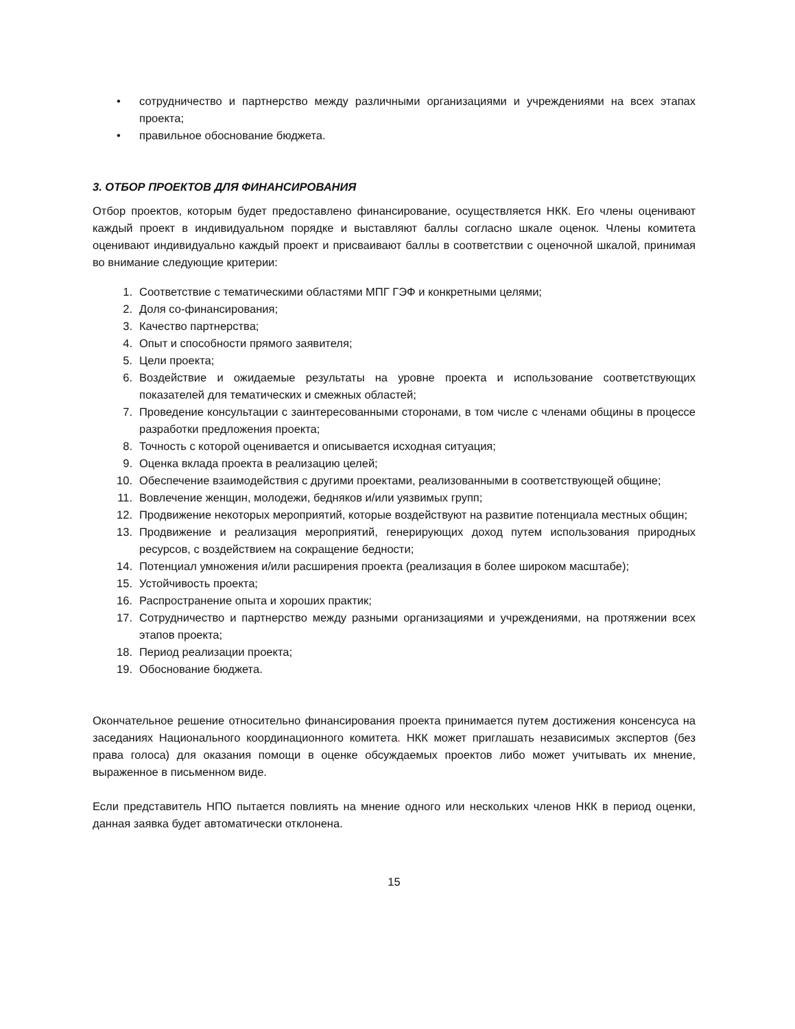• сотрудничество и партнерство между различными организациями и учреждениями на всех этапах проекта;
• правильное обоснование бюджета.
3. ОТБОР ПРОЕКТОВ ДЛЯ ФИНАНСИРОВАНИЯ
Отбор проектов, которым будет предоставлено финансирование, осуществляется НКК. Его члены оценивают каждый проект в индивидуальном порядке и выставляют баллы согласно шкале оценок. Члены комитета оценивают индивидуально каждый проект и присваивают баллы в соответствии с оценочной шкалой, принимая во внимание следующие критерии:
1. Соответствие с тематическими областями МПГ ГЭФ и конкретными целями;
2. Доля со-финансирования;
3. Качество партнерства;
4. Опыт и способности прямого заявителя;
5. Цели проекта;
6. Воздействие и ожидаемые результаты на уровне проекта и использование соответствующих показателей для тематических и смежных областей;
7. Проведение консультации с заинтересованными сторонами, в том числе с членами общины в процессе разработки предложения проекта;
8. Точность с которой оценивается и описывается исходная ситуация;
9. Оценка вклада проекта в реализацию целей;
10. Обеспечение взаимодействия с другими проектами, реализованными в соответствующей общине;
11. Вовлечение женщин, молодежи, бедняков и/или уязвимых групп;
12. Продвижение некоторых мероприятий, которые воздействуют на развитие потенциала местных общин;
13. Продвижение и реализация мероприятий, генерирующих доход путем использования природных ресурсов, с воздействием на сокращение бедности;
14. Потенциал умножения и/или расширения проекта (реализация в более широком масштабе);
15. Устойчивость проекта;
16. Распространение опыта и хороших практик;
17. Сотрудничество и партнерство между разными организациями и учреждениями, на протяжении всех этапов проекта;
18. Период реализации проекта;
19. Обоснование бюджета.
Окончательное решение относительно финансирования проекта принимается путем достижения консенсуса на заседаниях Национального координационного комитета. НКК может приглашать независимых экспертов (без права голоса) для оказания помощи в оценке обсуждаемых проектов либо может учитывать их мнение, выраженное в письменном виде.
Если представитель НПО пытается повлиять на мнение одного или нескольких членов НКК в период оценки, данная заявка будет автоматически отклонена.
15